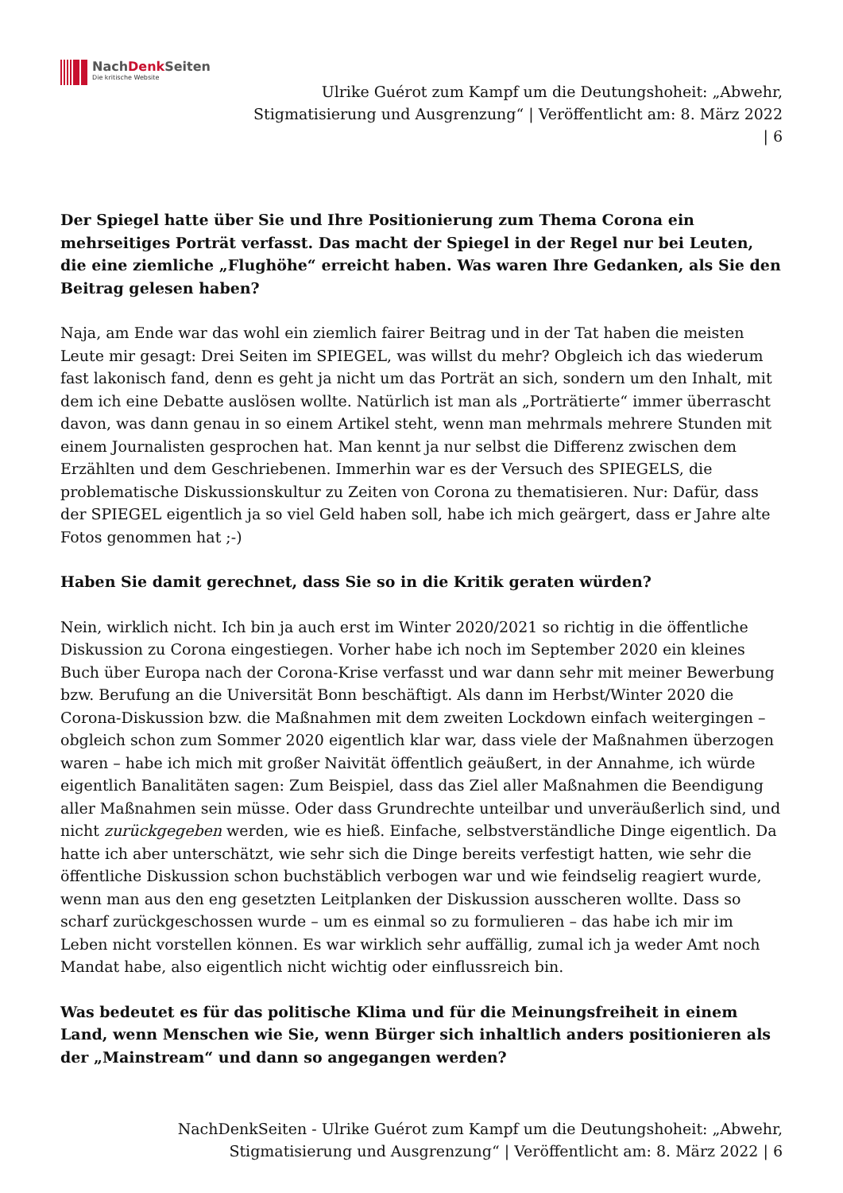NachDenk Seiten
Die kritische Website
Ulrike Guérot zum Kampf um die Deutungshoheit: „Abwehr,
Stigmatisierung und Ausgrenzung“ | Veröffentlicht am: 8. März 2022
| 6
Der Spiegel hatte über Sie und Ihre Positionierung zum Thema Corona ein mehrseitiges Porträt verfasst. Das macht der Spiegel in der Regel nur bei Leuten, die eine ziemliche „Flughöhe“ erreicht haben. Was waren Ihre Gedanken, als Sie den Beitrag gelesen haben?
Naja, am Ende war das wohl ein ziemlich fairer Beitrag und in der Tat haben die meisten Leute mir gesagt: Drei Seiten im SPIEGEL, was willst du mehr? Obgleich ich das wiederum fast lakonisch fand, denn es geht ja nicht um das Porträt an sich, sondern um den Inhalt, mit dem ich eine Debatte auslösen wollte. Natürlich ist man als „Porträtierte“ immer überrascht davon, was dann genau in so einem Artikel steht, wenn man mehrmals mehrere Stunden mit einem Journalisten gesprochen hat. Man kennt ja nur selbst die Differenz zwischen dem Erzählten und dem Geschriebenen. Immerhin war es der Versuch des SPIEGELS, die problematische Diskussionskultur zu Zeiten von Corona zu thematisieren. Nur: Dafür, dass der SPIEGEL eigentlich ja so viel Geld haben soll, habe ich mich geärgert, dass er Jahre alte Fotos genommen hat ;-)
Haben Sie damit gerechnet, dass Sie so in die Kritik geraten würden?
Nein, wirklich nicht. Ich bin ja auch erst im Winter 2020/2021 so richtig in die öffentliche Diskussion zu Corona eingestiegen. Vorher habe ich noch im September 2020 ein kleines Buch über Europa nach der Corona-Krise verfasst und war dann sehr mit meiner Bewerbung bzw. Berufung an die Universität Bonn beschäftigt. Als dann im Herbst/Winter 2020 die Corona-Diskussion bzw. die Maßnahmen mit dem zweiten Lockdown einfach weitergingen – obgleich schon zum Sommer 2020 eigentlich klar war, dass viele der Maßnahmen überzogen waren – habe ich mich mit großer Naivität öffentlich geäußert, in der Annahme, ich würde eigentlich Banalitäten sagen: Zum Beispiel, dass das Ziel aller Maßnahmen die Beendigung aller Maßnahmen sein müsse. Oder dass Grundrechte unteilbar und unveräußerlich sind, und nicht zurückgegeben werden, wie es hieß. Einfache, selbstverständliche Dinge eigentlich. Da hatte ich aber unterschätzt, wie sehr sich die Dinge bereits verfestigt hatten, wie sehr die öffentliche Diskussion schon buchstäblich verbogen war und wie feindselig reagiert wurde, wenn man aus den eng gesetzten Leitplanken der Diskussion ausscheren wollte. Dass so scharf zurückgeschossen wurde – um es einmal so zu formulieren – das habe ich mir im Leben nicht vorstellen können. Es war wirklich sehr auffällig, zumal ich ja weder Amt noch Mandat habe, also eigentlich nicht wichtig oder einflussreich bin.
Was bedeutet es für das politische Klima und für die Meinungsfreiheit in einem Land, wenn Menschen wie Sie, wenn Bürger sich inhaltlich anders positionieren als der „Mainstream“ und dann so angegangen werden?
NachDenkSeiten - Ulrike Guérot zum Kampf um die Deutungshoheit: „Abwehr,
Stigmatisierung und Ausgrenzung“ | Veröffentlicht am: 8. März 2022 | 6